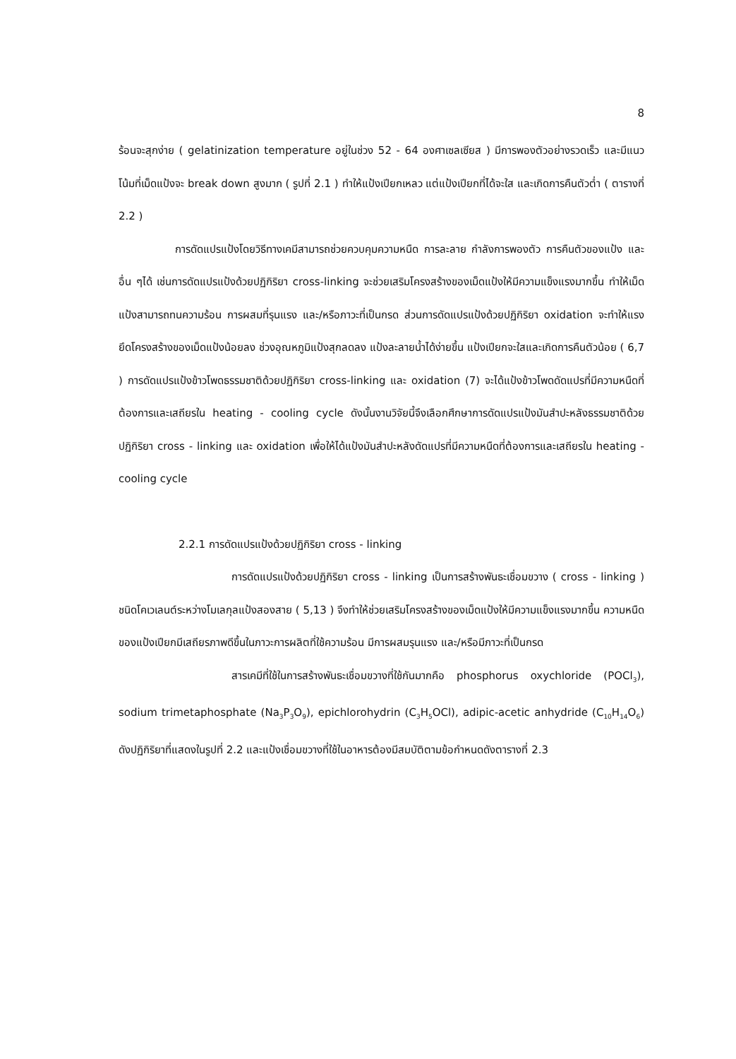8
ร้อนจะสุกง่าย ( gelatinization temperature อยู่ในช่วง 52 - 64 องศาเซลเซียส ) มีการพองตัวอย่างรวดเร็ว และมีแนวโน้มที่เม็ดแป้งจะ break down สูงมาก ( รูปที่ 2.1 ) ทำให้แป้งเปียกเหลว แต่แป้งเปียกที่ได้จะใส และเกิดการคืนตัวต่ำ ( ตารางที่ 2.2 )
การดัดแปรแป้งโดยวิธีทางเคมีสามารถช่วยควบคุมความหนืด การละลาย กำลังการพองตัว การคืนตัวของแป้ง และอื่น ๆได้ เช่นการดัดแปรแป้งด้วยปฏิกิริยา cross-linking จะช่วยเสริมโครงสร้างของเม็ดแป้งให้มีความแข็งแรงมากขึ้น ทำให้เม็ดแป้งสามารถทนความร้อน การผสมที่รุนแรง และ/หรือภาวะที่เป็นกรด ส่วนการดัดแปรแป้งด้วยปฏิกิริยา oxidation จะทำให้แรงยึดโครงสร้างของเม็ดแป้งน้อยลง ช่วงอุณหภูมิแป้งสุกลดลง แป้งละลายน้ำได้ง่ายขึ้น แป้งเปียกจะใสและเกิดการคืนตัวน้อย ( 6,7 ) การดัดแปรแป้งข้าวโพดธรรมชาติด้วยปฏิกิริยา cross-linking และ oxidation (7) จะได้แป้งข้าวโพดดัดแปรที่มีความหนืดที่ต้องการและเสถียรใน heating - cooling cycle ดังนั้นงานวิจัยนี้จึงเลือกศึกษาการดัดแปรแป้งมันสำปะหลังธรรมชาติด้วยปฏิกิริยา cross - linking และ oxidation เพื่อให้ได้แป้งมันสำปะหลังดัดแปรที่มีความหนืดที่ต้องการและเสถียรใน heating - cooling cycle
2.2.1 การดัดแปรแป้งด้วยปฏิกิริยา cross - linking
การดัดแปรแป้งด้วยปฏิกิริยา cross - linking เป็นการสร้างพันธะเชื่อมขวาง ( cross - linking ) ชนิดโคเวเลนต์ระหว่างโมเลกุลแป้งสองสาย ( 5,13 ) จึงทำให้ช่วยเสริมโครงสร้างของเม็ดแป้งให้มีความแข็งแรงมากขึ้น ความหนืดของแป้งเปียกมีเสถียรภาพดีขึ้นในภาวะการผลิตที่ใช้ความร้อน มีการผสมรุนแรง และ/หรือมีภาวะที่เป็นกรด
สารเคมีที่ใช้ในการสร้างพันธะเชื่อมขวางที่ใช้กันมากคือ phosphorus oxychloride (POCl<sub>3</sub>), sodium trimetaphosphate (Na<sub>3</sub>P<sub>3</sub>O<sub>9</sub>), epichlorohydrin (C<sub>3</sub>H<sub>5</sub>OCl), adipic-acetic anhydride (C<sub>10</sub>H<sub>14</sub>O<sub>6</sub>) ดังปฏิกิริยาที่แสดงในรูปที่ 2.2 และแป้งเชื่อมขวางที่ใช้ในอาหารต้องมีสมบัติตามข้อกำหนดดังตารางที่ 2.3